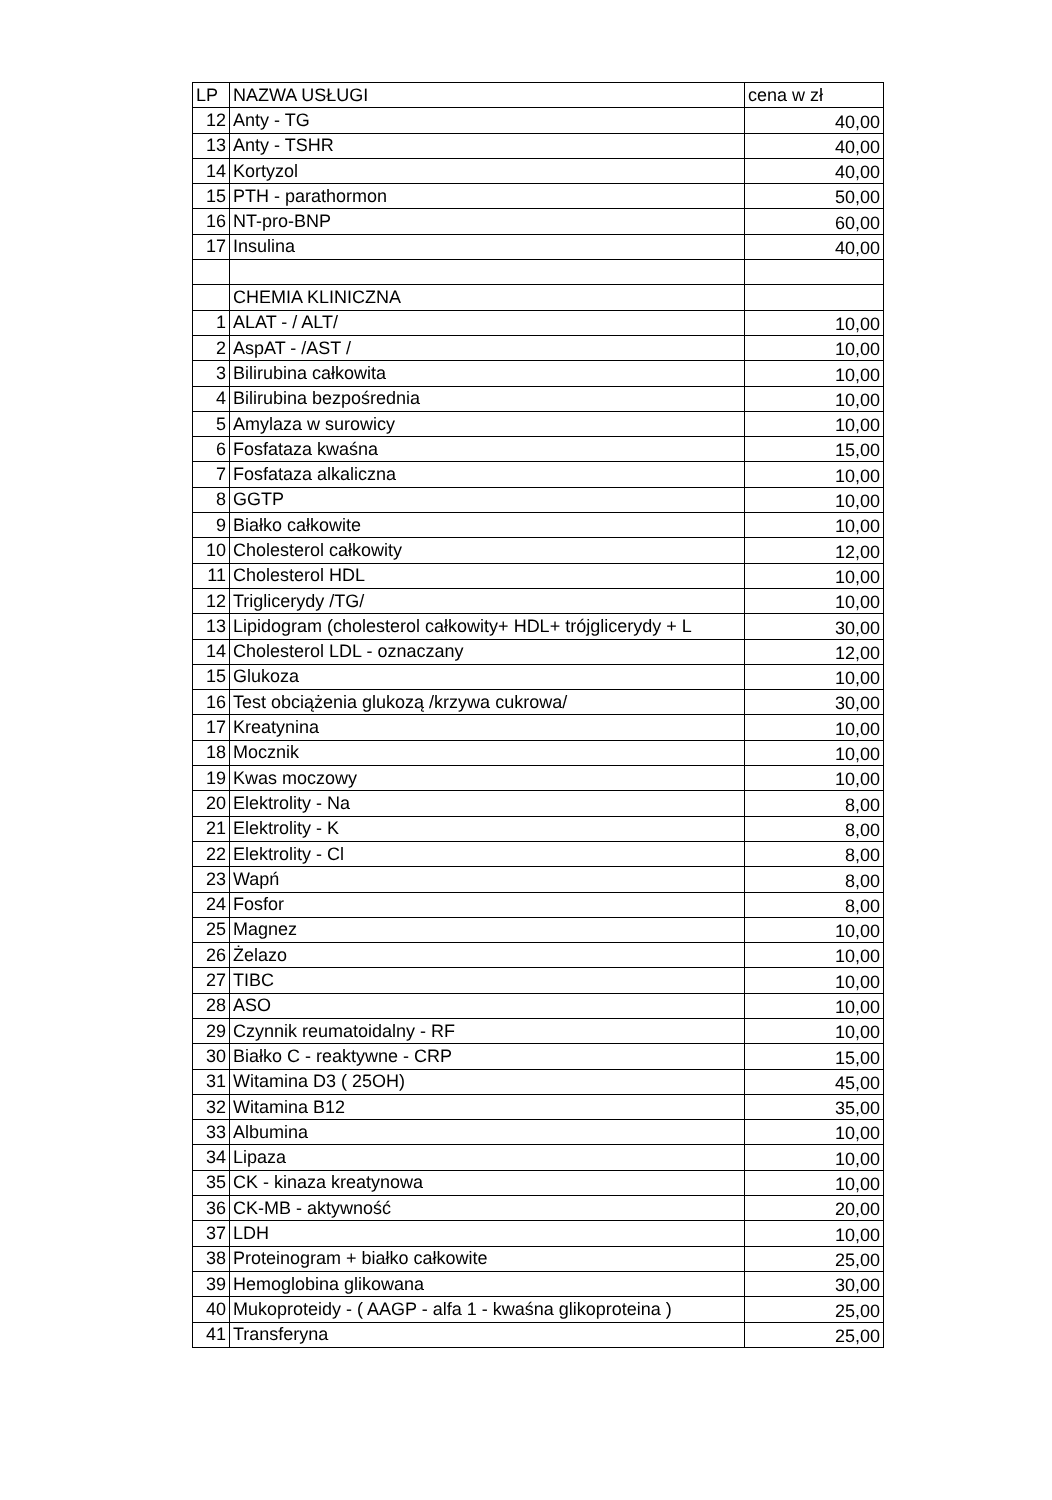| LP | NAZWA USŁUGI | cena w zł |
| --- | --- | --- |
| 12 | Anty - TG | 40,00 |
| 13 | Anty - TSHR | 40,00 |
| 14 | Kortyzol | 40,00 |
| 15 | PTH - parathormon | 50,00 |
| 16 | NT-pro-BNP | 60,00 |
| 17 | Insulina | 40,00 |
| | CHEMIA KLINICZNA | |
| 1 | ALAT - / ALT/ | 10,00 |
| 2 | AspAT - /AST / | 10,00 |
| 3 | Bilirubina całkowita | 10,00 |
| 4 | Bilirubina bezpośrednia | 10,00 |
| 5 | Amylaza w surowicy | 10,00 |
| 6 | Fosfataza kwaśna | 15,00 |
| 7 | Fosfataza alkaliczna | 10,00 |
| 8 | GGTP | 10,00 |
| 9 | Białko całkowite | 10,00 |
| 10 | Cholesterol całkowity | 12,00 |
| 11 | Cholesterol HDL | 10,00 |
| 12 | Triglicerydy /TG/ | 10,00 |
| 13 | Lipidogram (cholesterol całkowity+ HDL+ trójglicerydy + L | 30,00 |
| 14 | Cholesterol LDL - oznaczany | 12,00 |
| 15 | Glukoza | 10,00 |
| 16 | Test obciążenia glukozą /krzywa cukrowa/ | 30,00 |
| 17 | Kreatynina | 10,00 |
| 18 | Mocznik | 10,00 |
| 19 | Kwas moczowy | 10,00 |
| 20 | Elektrolity - Na | 8,00 |
| 21 | Elektrolity - K | 8,00 |
| 22 | Elektrolity - Cl | 8,00 |
| 23 | Wapń | 8,00 |
| 24 | Fosfor | 8,00 |
| 25 | Magnez | 10,00 |
| 26 | Żelazo | 10,00 |
| 27 | TIBC | 10,00 |
| 28 | ASO | 10,00 |
| 29 | Czynnik reumatoidalny - RF | 10,00 |
| 30 | Białko C - reaktywne - CRP | 15,00 |
| 31 | Witamina D3 ( 25OH) | 45,00 |
| 32 | Witamina B12 | 35,00 |
| 33 | Albumina | 10,00 |
| 34 | Lipaza | 10,00 |
| 35 | CK - kinaza kreatynowa | 10,00 |
| 36 | CK-MB - aktywność | 20,00 |
| 37 | LDH | 10,00 |
| 38 | Proteinogram + białko całkowite | 25,00 |
| 39 | Hemoglobina glikowana | 30,00 |
| 40 | Mukoproteidy - ( AAGP - alfa 1 - kwaśna glikoproteina ) | 25,00 |
| 41 | Transferyna | 25,00 |